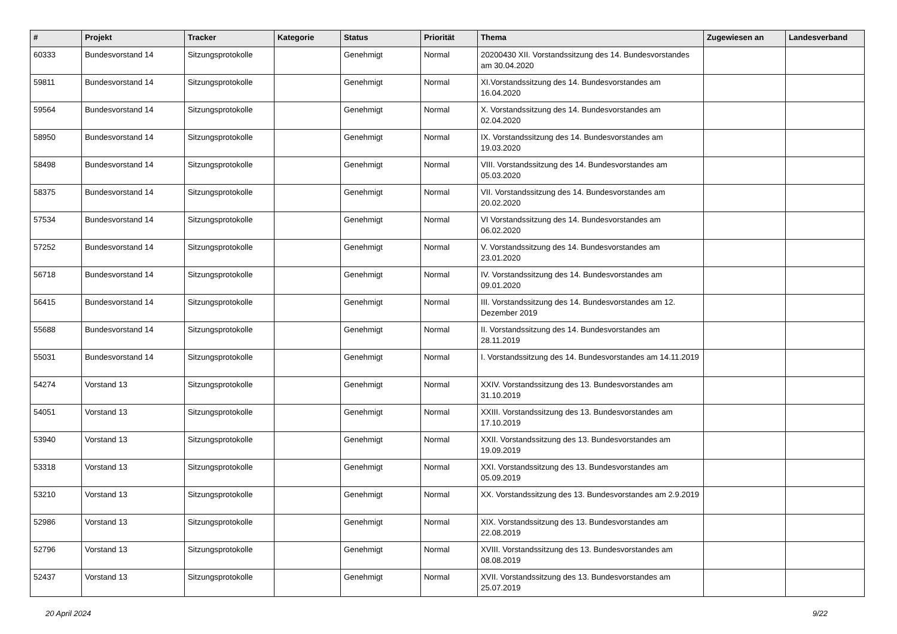| # | Projekt | Tracker | Kategorie | Status | Priorität | Thema | Zugewiesen an | Landesverband |
| --- | --- | --- | --- | --- | --- | --- | --- | --- |
| 60333 | Bundesvorstand 14 | Sitzungsprotokolle | | Genehmigt | Normal | 20200430 XII. Vorstandssitzung des 14. Bundesvorstandes am 30.04.2020 | | |
| 59811 | Bundesvorstand 14 | Sitzungsprotokolle | | Genehmigt | Normal | XI.Vorstandssitzung des 14. Bundesvorstandes am 16.04.2020 | | |
| 59564 | Bundesvorstand 14 | Sitzungsprotokolle | | Genehmigt | Normal | X. Vorstandssitzung des 14. Bundesvorstandes am 02.04.2020 | | |
| 58950 | Bundesvorstand 14 | Sitzungsprotokolle | | Genehmigt | Normal | IX. Vorstandssitzung des 14. Bundesvorstandes am 19.03.2020 | | |
| 58498 | Bundesvorstand 14 | Sitzungsprotokolle | | Genehmigt | Normal | VIII. Vorstandssitzung des 14. Bundesvorstandes am 05.03.2020 | | |
| 58375 | Bundesvorstand 14 | Sitzungsprotokolle | | Genehmigt | Normal | VII. Vorstandssitzung des 14. Bundesvorstandes am 20.02.2020 | | |
| 57534 | Bundesvorstand 14 | Sitzungsprotokolle | | Genehmigt | Normal | VI Vorstandssitzung des 14. Bundesvorstandes am 06.02.2020 | | |
| 57252 | Bundesvorstand 14 | Sitzungsprotokolle | | Genehmigt | Normal | V. Vorstandssitzung des 14. Bundesvorstandes am 23.01.2020 | | |
| 56718 | Bundesvorstand 14 | Sitzungsprotokolle | | Genehmigt | Normal | IV. Vorstandssitzung des 14. Bundesvorstandes am 09.01.2020 | | |
| 56415 | Bundesvorstand 14 | Sitzungsprotokolle | | Genehmigt | Normal | III. Vorstandssitzung des 14. Bundesvorstandes am 12. Dezember 2019 | | |
| 55688 | Bundesvorstand 14 | Sitzungsprotokolle | | Genehmigt | Normal | II. Vorstandssitzung des 14. Bundesvorstandes am 28.11.2019 | | |
| 55031 | Bundesvorstand 14 | Sitzungsprotokolle | | Genehmigt | Normal | I. Vorstandssitzung des 14. Bundesvorstandes am 14.11.2019 | | |
| 54274 | Vorstand 13 | Sitzungsprotokolle | | Genehmigt | Normal | XXIV. Vorstandssitzung des 13. Bundesvorstandes am 31.10.2019 | | |
| 54051 | Vorstand 13 | Sitzungsprotokolle | | Genehmigt | Normal | XXIII. Vorstandssitzung des 13. Bundesvorstandes am 17.10.2019 | | |
| 53940 | Vorstand 13 | Sitzungsprotokolle | | Genehmigt | Normal | XXII. Vorstandssitzung des 13. Bundesvorstandes am 19.09.2019 | | |
| 53318 | Vorstand 13 | Sitzungsprotokolle | | Genehmigt | Normal | XXI. Vorstandssitzung des 13. Bundesvorstandes am 05.09.2019 | | |
| 53210 | Vorstand 13 | Sitzungsprotokolle | | Genehmigt | Normal | XX. Vorstandssitzung des 13. Bundesvorstandes am 2.9.2019 | | |
| 52986 | Vorstand 13 | Sitzungsprotokolle | | Genehmigt | Normal | XIX. Vorstandssitzung des 13. Bundesvorstandes am 22.08.2019 | | |
| 52796 | Vorstand 13 | Sitzungsprotokolle | | Genehmigt | Normal | XVIII. Vorstandssitzung des 13. Bundesvorstandes am 08.08.2019 | | |
| 52437 | Vorstand 13 | Sitzungsprotokolle | | Genehmigt | Normal | XVII. Vorstandssitzung des 13. Bundesvorstandes am 25.07.2019 | | |
20 April 2024 9/22